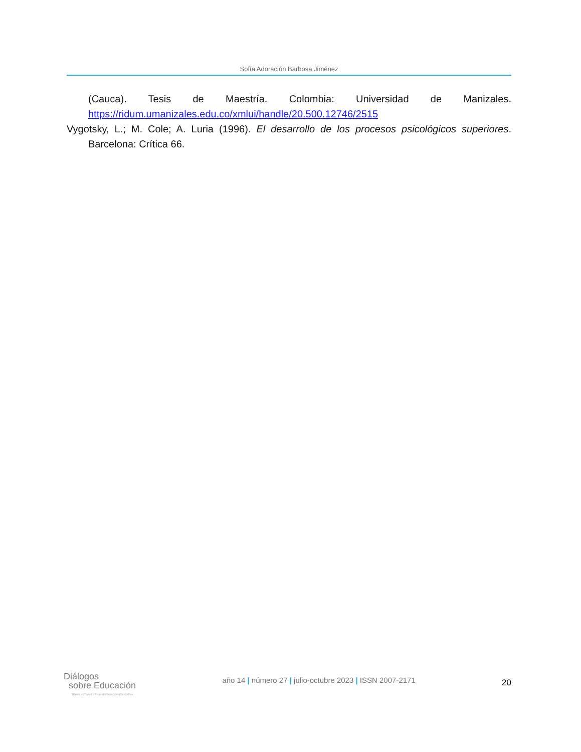Sofía Adoración Barbosa Jiménez
(Cauca). Tesis de Maestría. Colombia: Universidad de Manizales. https://ridum.umanizales.edu.co/xmlui/handle/20.500.12746/2515
Vygotsky, L.; M. Cole; A. Luria (1996). El desarrollo de los procesos psicológicos superiores. Barcelona: Crítica 66.
Diálogos
sobre Educación
TEMAS ACTUALES EN INVESTIGACIÓN EDUCATIVA
año 14 | número 27 | julio-octubre 2023 | ISSN 2007-2171
20